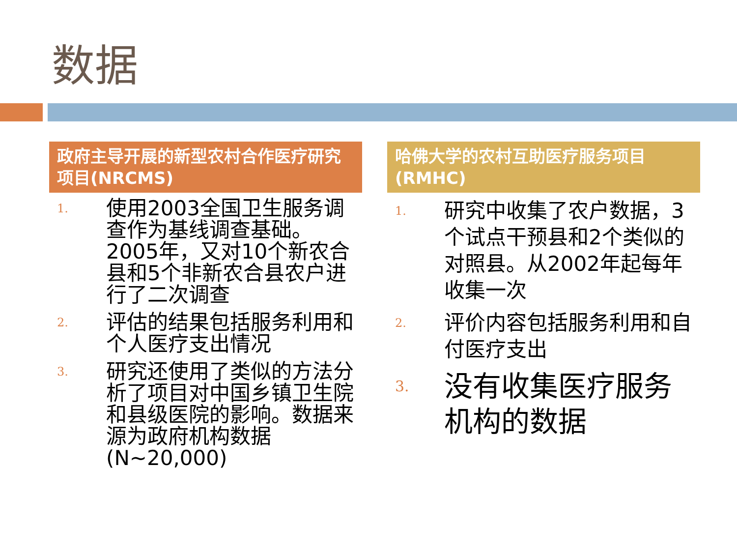数据
政府主导开展的新型农村合作医疗研究项目(NRCMS)
1. 使用2003全国卫生服务调查作为基线调查基础。2005年，又对10个新农合县和5个非新农合县农户进行了二次调查
2. 评估的结果包括服务利用和个人医疗支出情况
3. 研究还使用了类似的方法分析了项目对中国乡镇卫生院和县级医院的影响。数据来源为政府机构数据(N~20,000)
哈佛大学的农村互助医疗服务项目(RMHC)
1. 研究中收集了农户数据，3个试点干预县和2个类似的对照县。从2002年起每年收集一次
2. 评价内容包括服务利用和自付医疗支出
3. 没有收集医疗服务机构的数据